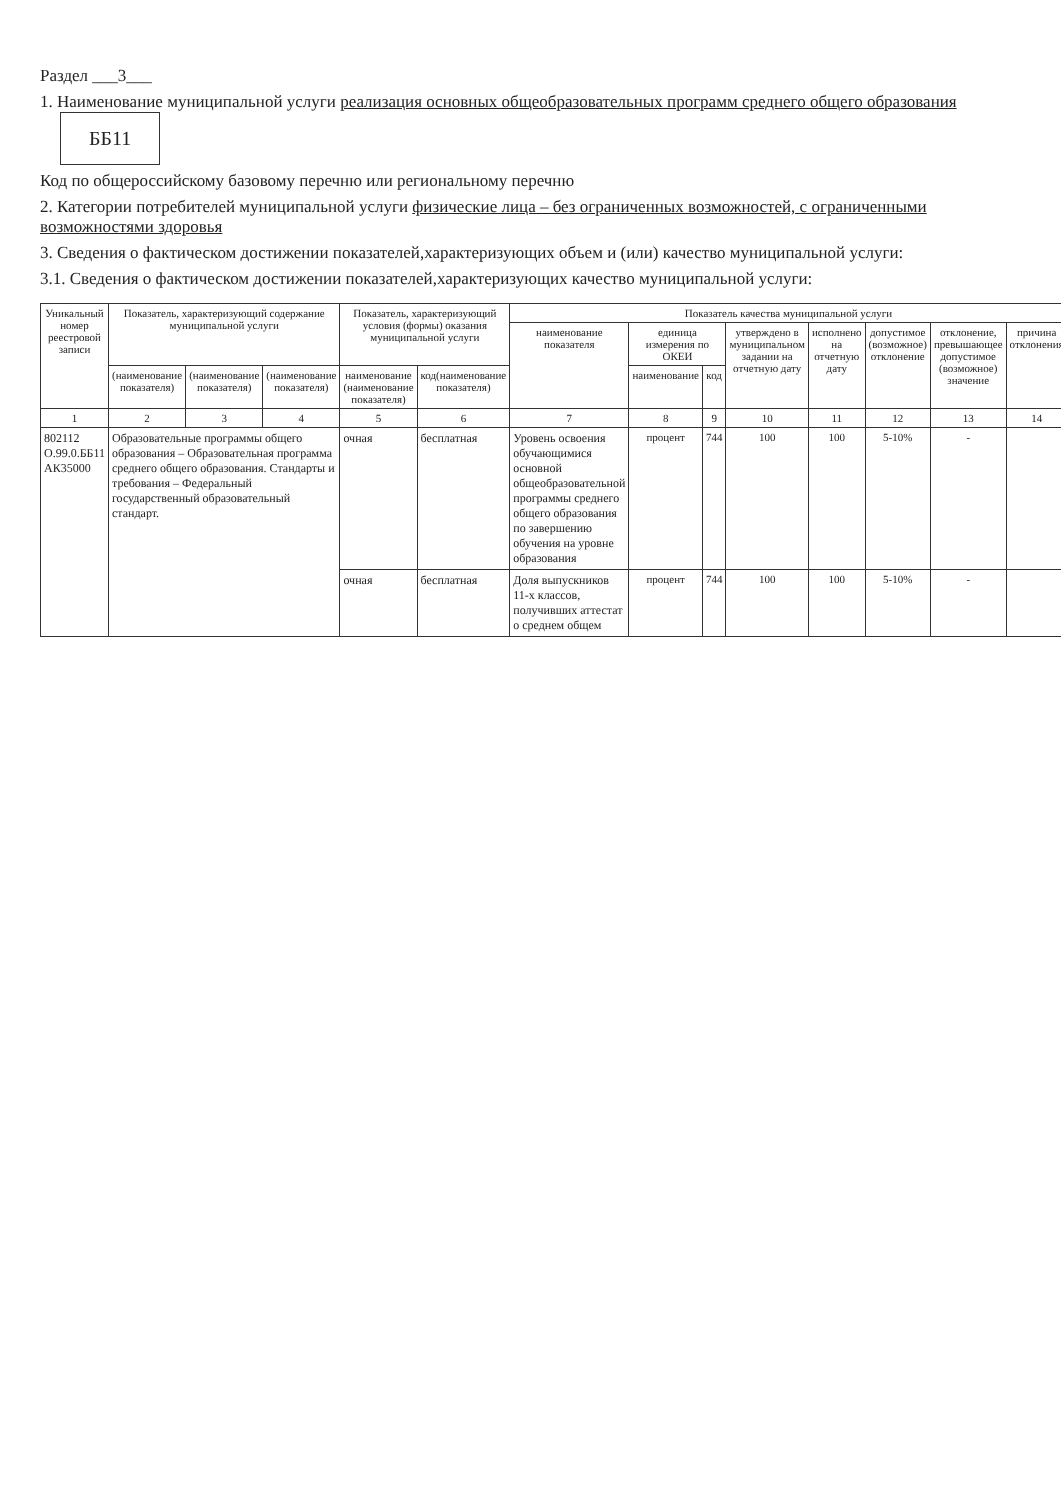Раздел ___3___
1. Наименование муниципальной услуги реализация основных общеобразовательных программ среднего общего образования ББ11
Код по общероссийскому базовому перечню или региональному перечню
2. Категории потребителей муниципальной услуги физические лица – без ограниченных возможностей, с ограниченными возможностями здоровья
3. Сведения о фактическом достижении показателей,характеризующих объем и (или) качество муниципальной услуги:
3.1. Сведения о фактическом достижении показателей,характеризующих качество муниципальной услуги:
| Уникальный номер реестровой записи | Показатель, характеризующий содержание муниципальной услуги | | | Показатель, характеризующий условия (формы) оказания муниципальной услуги | | Показатель качества муниципальной услуги | | | | | | | |
| --- | --- | --- | --- | --- | --- | --- | --- | --- | --- | --- | --- | --- | --- |
| | | | | | | наименование показателя | единица измерения по ОКЕИ | | утверждено в муниципальном задании на отчетную дату | исполнено на отчетную дату | допустимое (возможное) отклонение | отклонение, превышающее допустимое (возможное) значение | причина отклонения |
| | (наименование показателя) | (наименование показателя) | (наименование показателя) | наименование (наименование показателя) | код(наименование показателя) | | наименование | код | | | | | |
| 1 | 2 | 3 | 4 | 5 | 6 | 7 | 8 | 9 | 10 | 11 | 12 | 13 | 14 |
| 802112 О.99.0.ББ11 АК35000 | Образовательные программы общего образования – Образовательная программа среднего общего образования. Стандарты и требования – Федеральный государственный образовательный стандарт. | | | очная | бесплатная | Уровень освоения обучающимися основной общеобразовательной программы среднего общего образования по завершению обучения на уровне образования | процент | 744 | 100 | 100 | 5-10% | - | |
| | | | | очная | бесплатная | Доля выпускников 11-х классов, получивших аттестат о среднем общем | процент | 744 | 100 | 100 | 5-10% | - | |